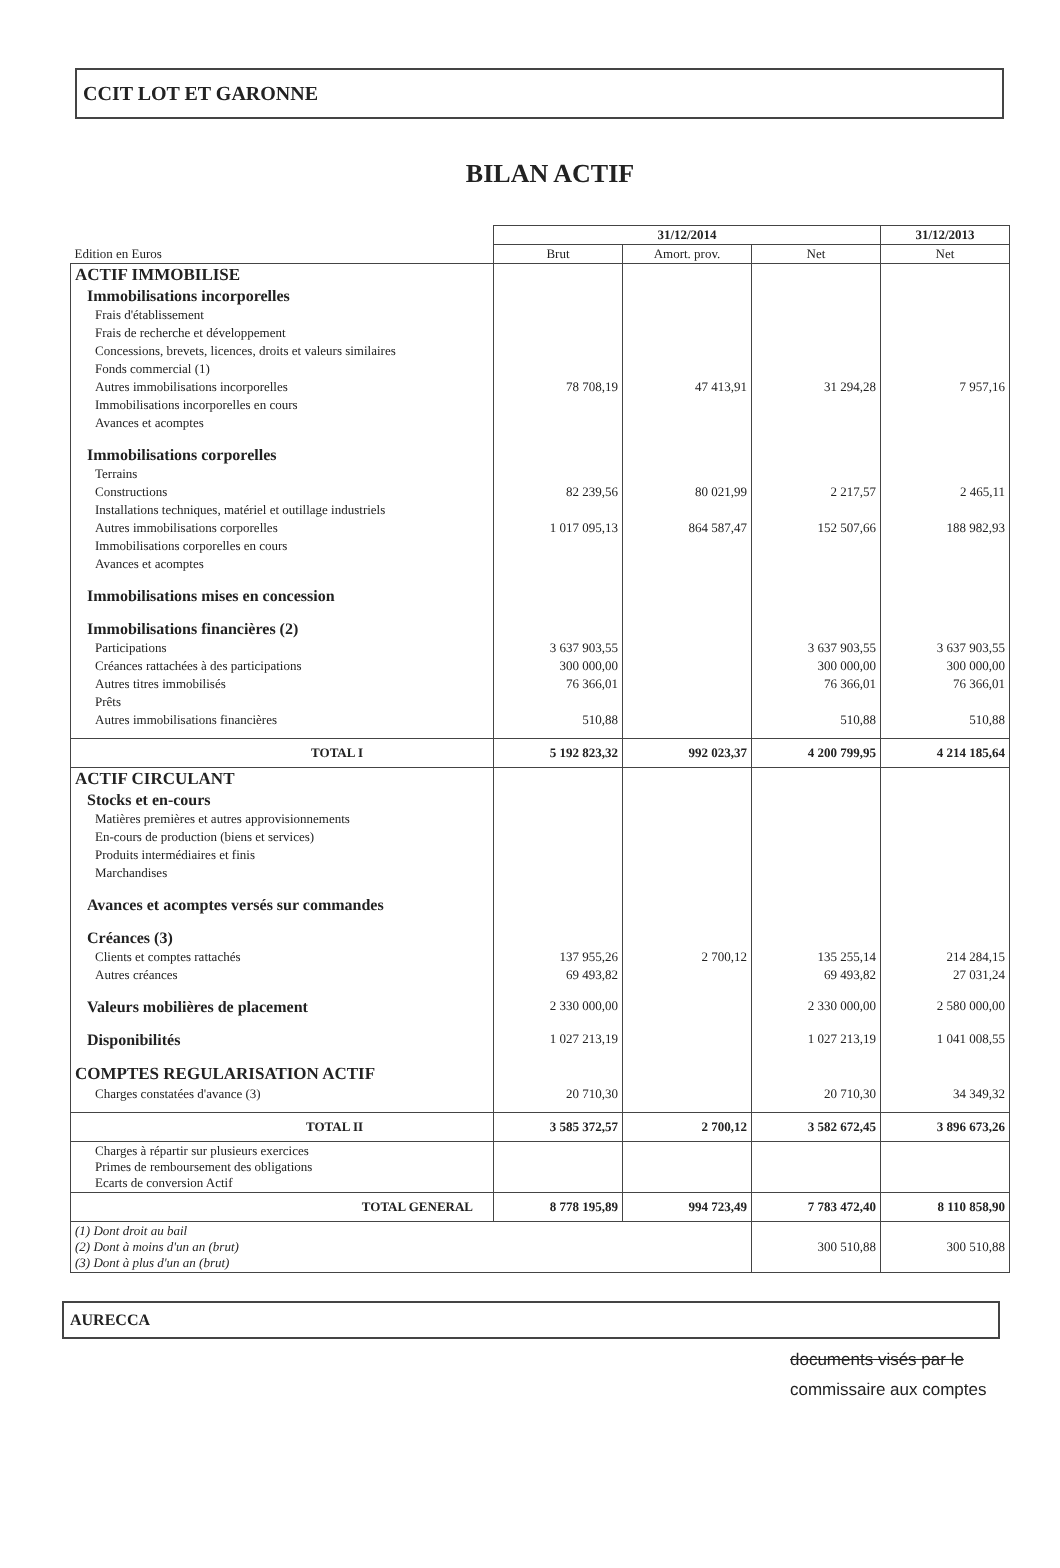CCIT LOT ET GARONNE
BILAN ACTIF
| | 31/12/2014 | | | 31/12/2013 |
| Edition en Euros | Brut | Amort. prov. | Net | Net |
| ACTIF IMMOBILISE | | | | |
| Immobilisations incorporelles | | | | |
| Frais d'établissement | | | | |
| Frais de recherche et développement | | | | |
| Concessions, brevets, licences, droits et valeurs similaires | | | | |
| Fonds commercial (1) | | | | |
| Autres immobilisations incorporelles | 78 708,19 | 47 413,91 | 31 294,28 | 7 957,16 |
| Immobilisations incorporelles en cours | | | | |
| Avances et acomptes | | | | |
| Immobilisations corporelles | | | | |
| Terrains | | | | |
| Constructions | 82 239,56 | 80 021,99 | 2 217,57 | 2 465,11 |
| Installations techniques, matériel et outillage industriels | | | | |
| Autres immobilisations corporelles | 1 017 095,13 | 864 587,47 | 152 507,66 | 188 982,93 |
| Immobilisations corporelles en cours | | | | |
| Avances et acomptes | | | | |
| Immobilisations mises en concession | | | | |
| Immobilisations financières (2) | | | | |
| Participations | 3 637 903,55 | | 3 637 903,55 | 3 637 903,55 |
| Créances rattachées à des participations | 300 000,00 | | 300 000,00 | 300 000,00 |
| Autres titres immobilisés | 76 366,01 | | 76 366,01 | 76 366,01 |
| Prêts | | | | |
| Autres immobilisations financières | 510,88 | | 510,88 | 510,88 |
| TOTAL I | 5 192 823,32 | 992 023,37 | 4 200 799,95 | 4 214 185,64 |
| ACTIF CIRCULANT | | | | |
| Stocks et en-cours | | | | |
| Matières premières et autres approvisionnements | | | | |
| En-cours de production (biens et services) | | | | |
| Produits intermédiaires et finis | | | | |
| Marchandises | | | | |
| Avances et acomptes versés sur commandes | | | | |
| Créances (3) | | | | |
| Clients et comptes rattachés | 137 955,26 | 2 700,12 | 135 255,14 | 214 284,15 |
| Autres créances | 69 493,82 | | 69 493,82 | 27 031,24 |
| Valeurs mobilières de placement | 2 330 000,00 | | 2 330 000,00 | 2 580 000,00 |
| Disponibilités | 1 027 213,19 | | 1 027 213,19 | 1 041 008,55 |
| COMPTES REGULARISATION ACTIF | | | | |
| Charges constatées d'avance (3) | 20 710,30 | | 20 710,30 | 34 349,32 |
| TOTAL II | 3 585 372,57 | 2 700,12 | 3 582 672,45 | 3 896 673,26 |
| Charges à répartir sur plusieurs exercices Primes de remboursement des obligations Ecarts de conversion Actif | | | | |
| TOTAL GENERAL | 8 778 195,89 | 994 723,49 | 7 783 472,40 | 8 110 858,90 |
| (1) Dont droit au bail (2) Dont à moins d'un an (brut) (3) Dont à plus d'un an (brut) | | | 300 510,88 | 300 510,88 |
AURECCA
documents visés par le
commissaire aux comptes